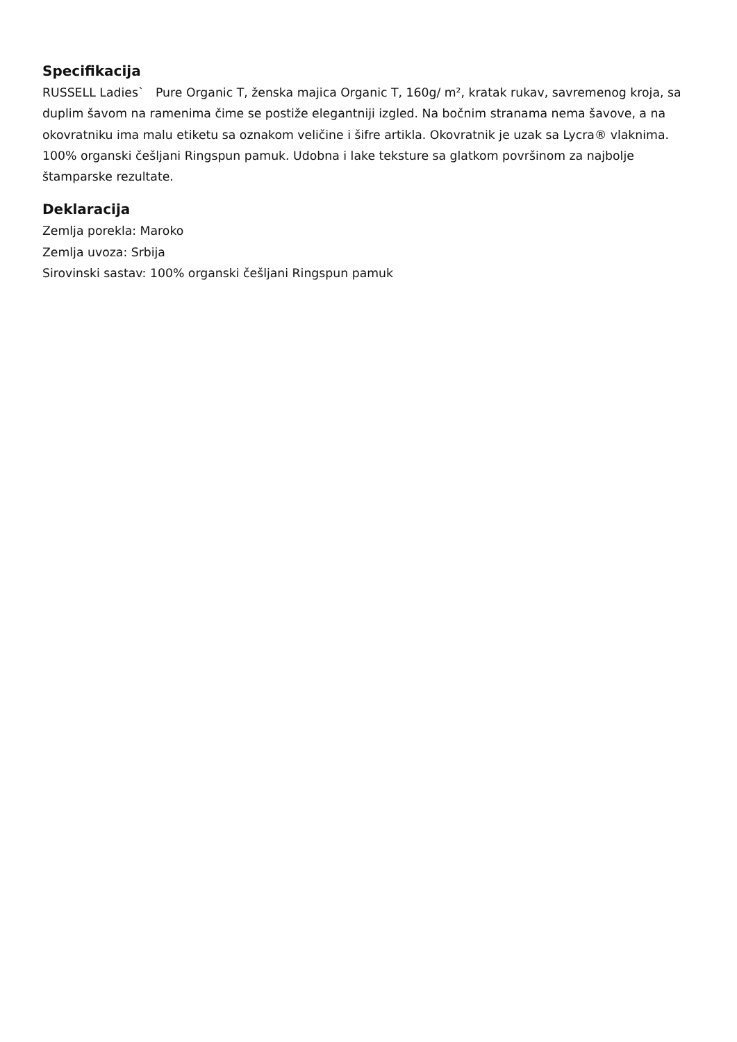Specifikacija
RUSSELL Ladies` Pure Organic T, ženska majica Organic T, 160g/ m², kratak rukav, savremenog kroja, sa duplim šavom na ramenima čime se postiže elegantniji izgled. Na bočnim stranama nema šavove, a na okovratniku ima malu etiketu sa oznakom veličine i šifre artikla. Okovratnik je uzak sa Lycra® vlaknima. 100% organski češljani Ringspun pamuk. Udobna i lake teksture sa glatkom površinom za najbolje štamparske rezultate.
Deklaracija
Zemlja porekla: Maroko
Zemlja uvoza: Srbija
Sirovinski sastav: 100% organski češljani Ringspun pamuk